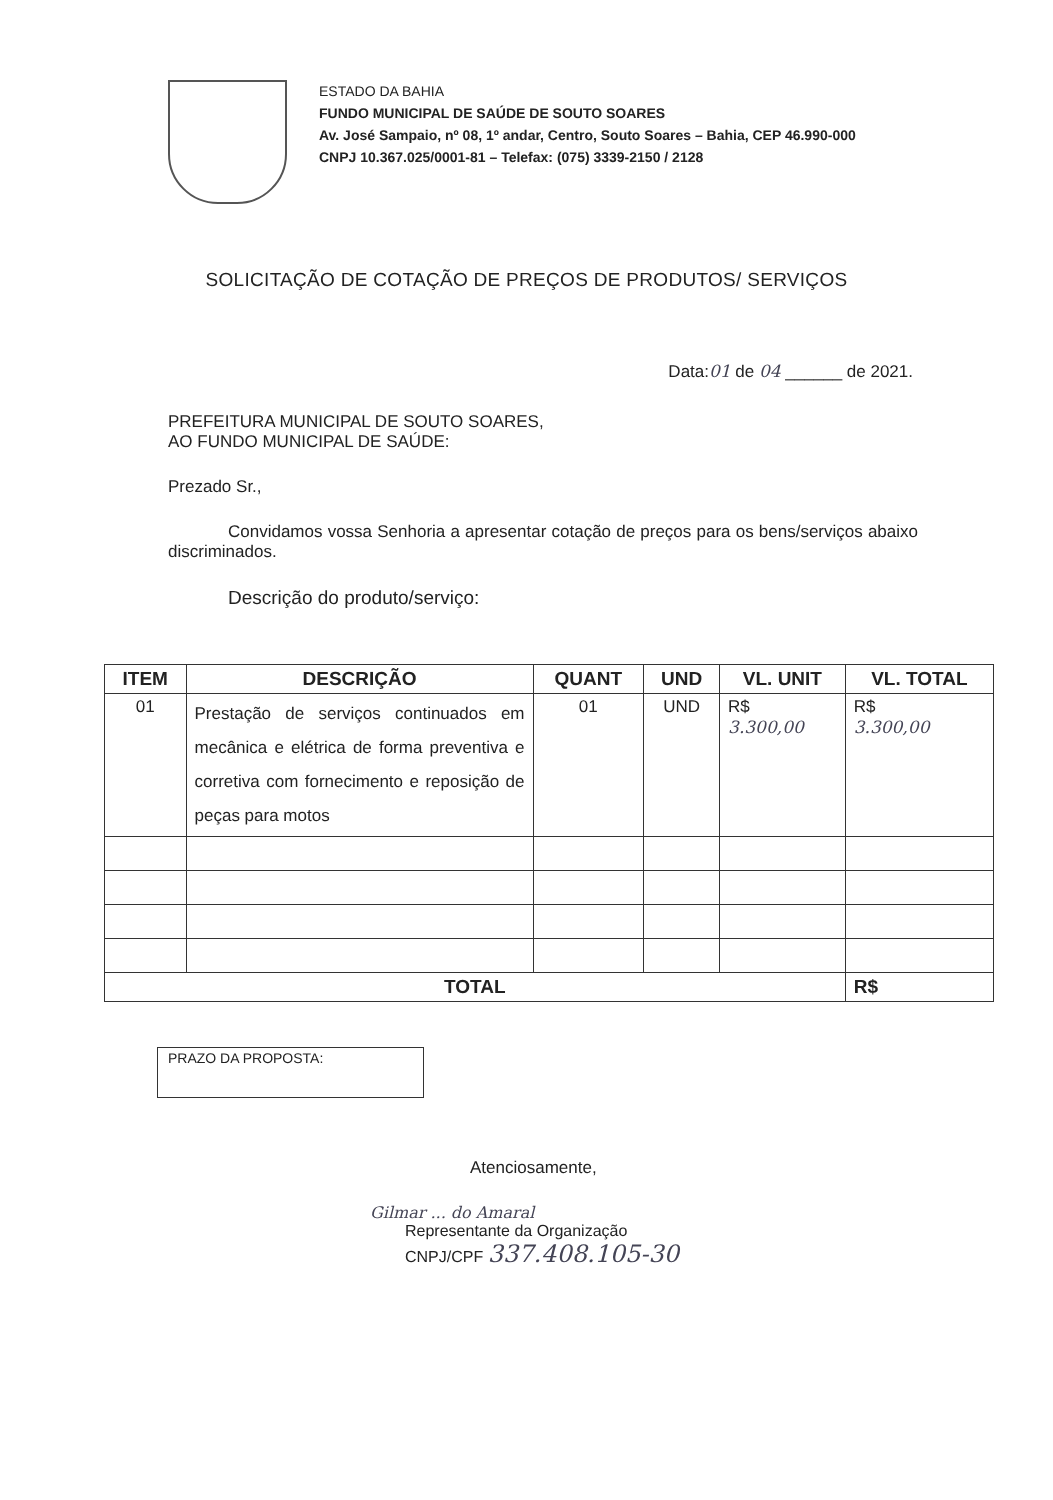ESTADO DA BAHIA
FUNDO MUNICIPAL DE SAÚDE DE SOUTO SOARES
Av. José Sampaio, nº 08, 1º andar, Centro, Souto Soares – Bahia, CEP 46.990-000
CNPJ 10.367.025/0001-81 – Telefax: (075) 3339-2150 / 2128
SOLICITAÇÃO DE COTAÇÃO DE PREÇOS DE PRODUTOS/ SERVIÇOS
Data:01 de 04 ______ de 2021.
PREFEITURA MUNICIPAL DE SOUTO SOARES,
AO FUNDO MUNICIPAL DE SAÚDE:
Prezado Sr.,
Convidamos vossa Senhoria a apresentar cotação de preços para os bens/serviços abaixo discriminados.
Descrição do produto/serviço:
| ITEM | DESCRIÇÃO | QUANT | UND | VL. UNIT | VL. TOTAL |
| --- | --- | --- | --- | --- | --- |
| 01 | Prestação de serviços continuados em mecânica e elétrica de forma preventiva e corretiva com fornecimento e reposição de peças para motos | 01 | UND | R$ 3.300,00 | R$ 3.300,00 |
| TOTAL | | | | | R$ |
PRAZO DA PROPOSTA:
Atenciosamente,
Gilmar ... do Amaral
Representante da Organização
CNPJ/CPF 337.408.105-30